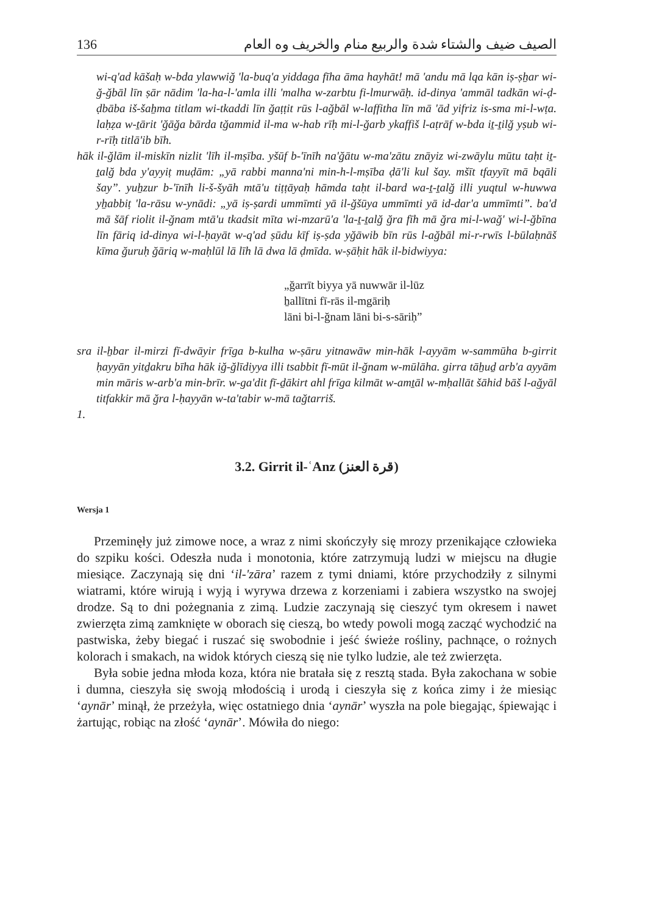136 الصيف ضيف والشتاء شدة والربيع منام والخريف وه العام
wi-q'ad kāšaḥ w-bda ylawwiğ 'la-buq'a yiddaga fīha āma hayhāt! mā 'andu mā lqa kān iṣ-ṣẖar wi-ğ-ğbāl līn ṣār nādim 'la-ha-l-'amla illi 'malha w-zarbtu fi-lmurwāḥ. id-dinya 'ammāl tadkān wi-ḍ-ḍbāba iš-šaẖma titlam wi-tkaddi līn ğaṭṭit rūs l-ağbāl w-laffitha līn mā 'ād yifriz is-sma mi-l-wṭa. laḥẓa w-ṯārit 'ğāğa bārda tğammid il-ma w-hab rīḥ mi-l-ğarb ykaffiš l-aṭrāf w-bda iṯ-ṯilğ yṣub wi-r-rīḥ titlā'ib bīh.
hāk il-ğlām il-miskīn nizlit 'līh il-mṣība. yšūf b-'īnīh na'ğātu w-ma'zātu znāyiz wi-zwāylu mūtu taḥt iṯ-ṯalğ bda y'ayyiṭ muḍām: „yā rabbi manna'ni min-h-l-mṣība ḍā'li kul šay. mšīt tfayyīt mā bqāli šay”. yuẖzur b-'īnīh li-š-šyāh mtā'u tiṭṭāyaḥ hāmda taḥt il-bard wa-ṯ-ṯalğ illi yuqtul w-huwwa yẖabbiṭ 'la-rāsu w-ynādi: „yā iṣ-ṣardi ummīmti yā il-ğšūya ummīmti yā id-dar'a ummīmti”. ba'd mā šāf riolit il-ğnam mtā'u tkadsit mīta wi-mzarū'a 'la-ṯ-ṯalğ ğra fīh mā ğra mi-l-wağ' wi-l-ğbīna līn fāriq id-dinya wi-l-ḥayāt w-q'ad ṣūdu kīf iṣ-ṣda yğāwib bīn rūs l-ağbāl mi-r-rwīs l-būlaḥnāš kīma ğuruḥ ğāriq w-maḥlūl lā līh lā dwa lā ḍmīda. w-ṣāḥit hāk il-bidwiyya:
„ğarrīt biyya yā nuwwār il-lūz
ẖallītni fī-rās il-mgāriḥ
lāni bi-l-ğnam lāni bi-s-sāriḥ”
sra il-ẖbar il-mirzi fī-dwāyir frīga b-kulha w-ṣāru yitnawāw min-hāk l-ayyām w-sammūha b-girrit ḥayyān yitḏakru bīha hāk iğ-ğlīdiyya illi tsabbit fī-mūt il-ğnam w-mūlāha. girra tāẖuḏ arb'a ayyām min māris w-arb'a min-brīr. w-ga'dit fī-ḏākirt ahl frīga kilmāt w-amṯāl w-mḥallāt šāhid bāš l-ağyāl titfakkir mā ğra l-ḥayyān w-ta'tabir w-mā tağtarriš.
1.
3.2. Girrit il-ʿAnz (قرة العنز)
Wersja 1
Przeminęły już zimowe noce, a wraz z nimi skończyły się mrozy przenikające człowieka do szpiku kości. Odeszła nuda i monotonia, które zatrzymują ludzi w miejscu na długie miesiące. Zaczynają się dni ‘il-'zāra’ razem z tymi dniami, które przychodziły z silnymi wiatrami, które wirują i wyją i wyrywa drzewa z korzeniami i zabiera wszystko na swojej drodze. Są to dni pożegnania z zimą. Ludzie zaczynają się cieszyć tym okresem i nawet zwierzęta zimą zamknięte w oborach się cieszą, bo wtedy powoli mogą zacząć wychodzić na pastwiska, żeby biegać i ruszać się swobodnie i jeść świeże rośliny, pachnące, o rożnych kolorach i smakach, na widok których cieszą się nie tylko ludzie, ale też zwierzęta.
Była sobie jedna młoda koza, która nie bratała się z resztą stada. Była zakochana w sobie i dumna, cieszyła się swoją młodością i urodą i cieszyła się z końca zimy i że miesiąc ‘aynār’ minął, że przeżyła, więc ostatniego dnia ‘aynār’ wyszła na pole biegając, śpiewając i żartując, robiąc na złość ‘aynār’. Mówiła do niego: